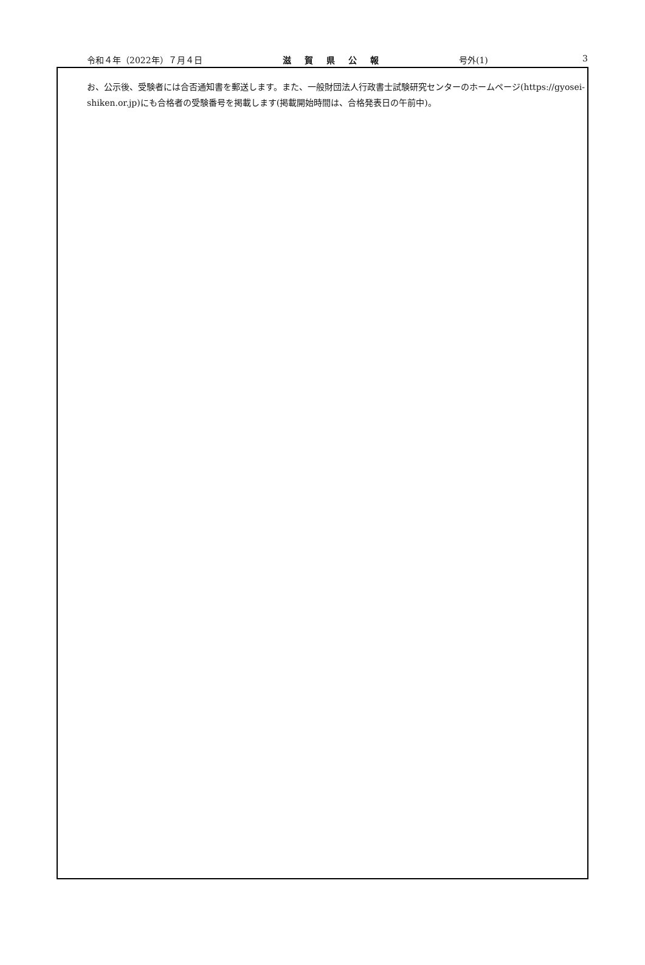令和４年（2022年）７月４日 滋賀県公報 号外(1) 3
お、公示後、受験者には合否通知書を郵送します。また、一般財団法人行政書士試験研究センターのホームページ(https://gyosei-shiken.or.jp)にも合格者の受験番号を掲載します(掲載開始時間は、合格発表日の午前中)。